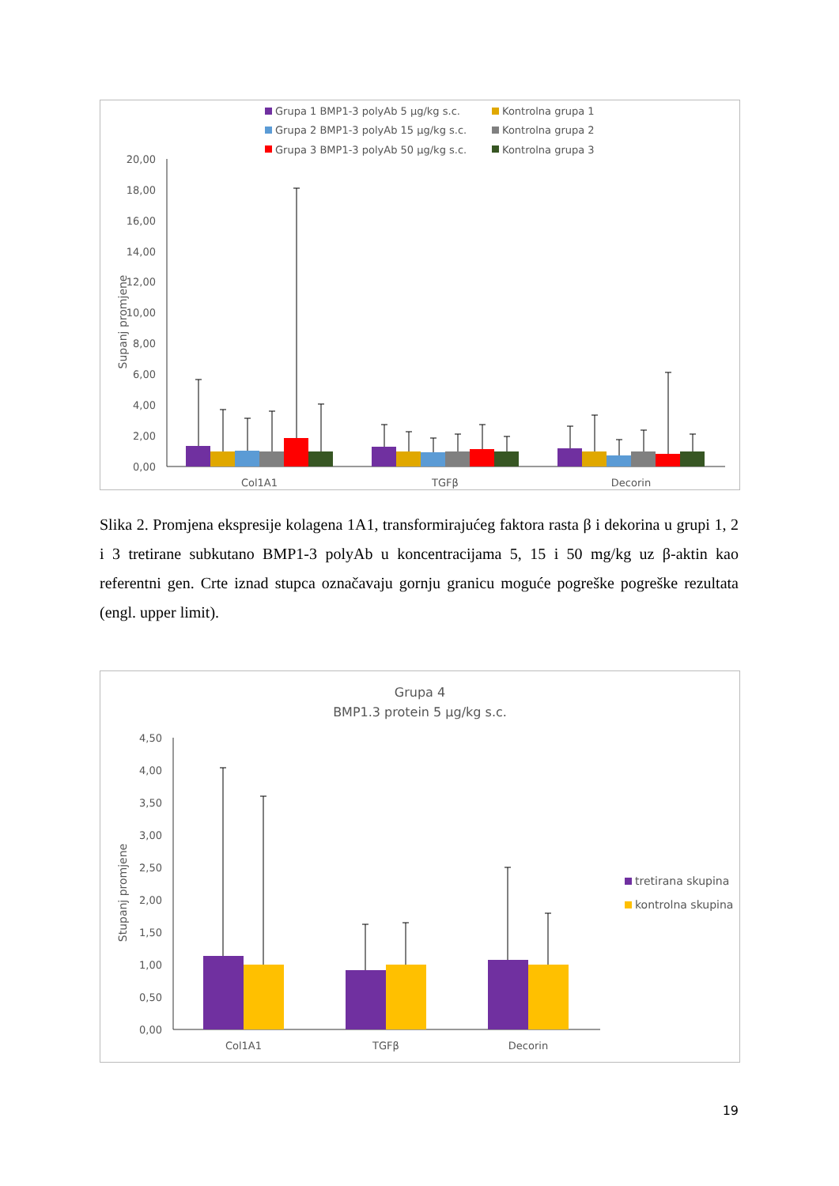Grupa 1 BMP1-3 polyAb 5 µg/kg s.c.
Kontrolna grupa 1
Grupa 2 BMP1-3 polyAb 15 µg/kg s.c.
Kontrolna grupa 2
Grupa 3 BMP1-3 polyAb 50 µg/kg s.c.
Kontrolna grupa 3
20,00
18,00
16,00
14,00
12,00
10,00
8,00
6,00
4,00
2,00
0,00
Supanj promjene
Col1A1
TGFβ
Decorin
Slika 2. Promjena ekspresije kolagena 1A1, transformirajućeg faktora rasta β i dekorina u grupi 1, 2 i 3 tretirane subkutano BMP1-3 polyAb u koncentracijama 5, 15 i 50 mg/kg uz β-aktin kao referentni gen. Crte iznad stupca označavaju gornju granicu moguće pogreške pogreške rezultata (engl. upper limit).
Grupa 4
BMP1.3 protein 5 µg/kg s.c.
4,50
4,00
3,50
3,00
2,50
2,00
1,50
1,00
0,50
0,00
Stupanj promjene
Col1A1
TGFβ
Decorin
tretirana skupina
kontrolna skupina
19